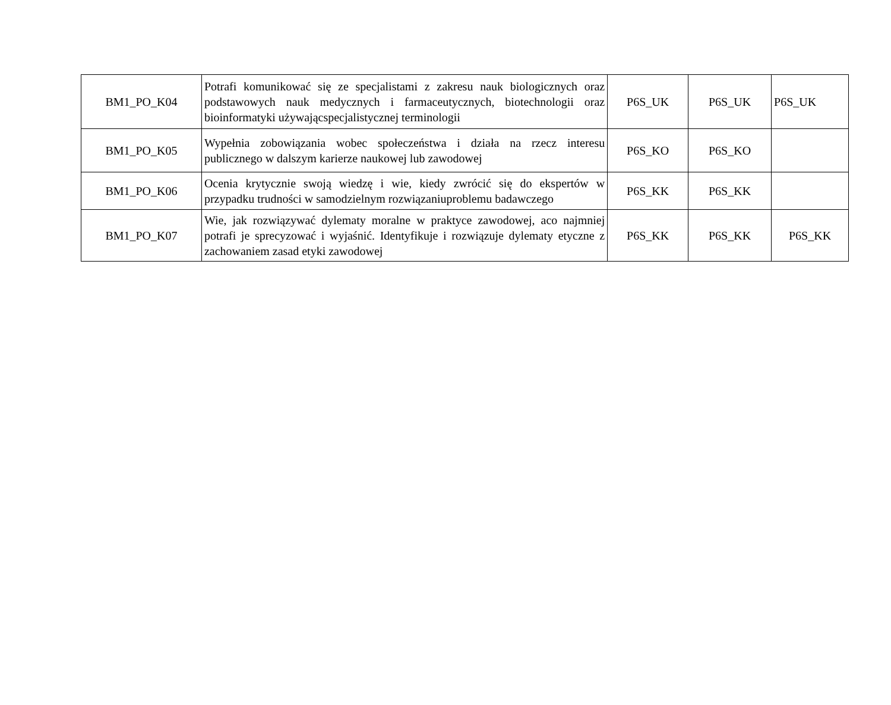| BM1_PO_K04 | Potrafi komunikować się ze specjalistami z zakresu nauk biologicznych oraz podstawowych nauk medycznych i farmaceutycznych, biotechnologii oraz bioinformatyki używającspecjalistycznej terminologii | P6S_UK | P6S_UK | P6S_UK |
| BM1_PO_K05 | Wypełnia zobowiązania wobec społeczeństwa i działa na rzecz interesu publicznego w dalszym karierze naukowej lub zawodowej | P6S_KO | P6S_KO | |
| BM1_PO_K06 | Ocenia krytycznie swoją wiedzę i wie, kiedy zwrócić się do ekspertów w przypadku trudności w samodzielnym rozwiązaniuproblemu badawczego | P6S_KK | P6S_KK | |
| BM1_PO_K07 | Wie, jak rozwiązywać dylematy moralne w praktyce zawodowej, aco najmniej potrafi je sprecyzować i wyjaśnić. Identyfikuje i rozwiązuje dylematy etyczne z zachowaniem zasad etyki zawodowej | P6S_KK | P6S_KK | P6S_KK |